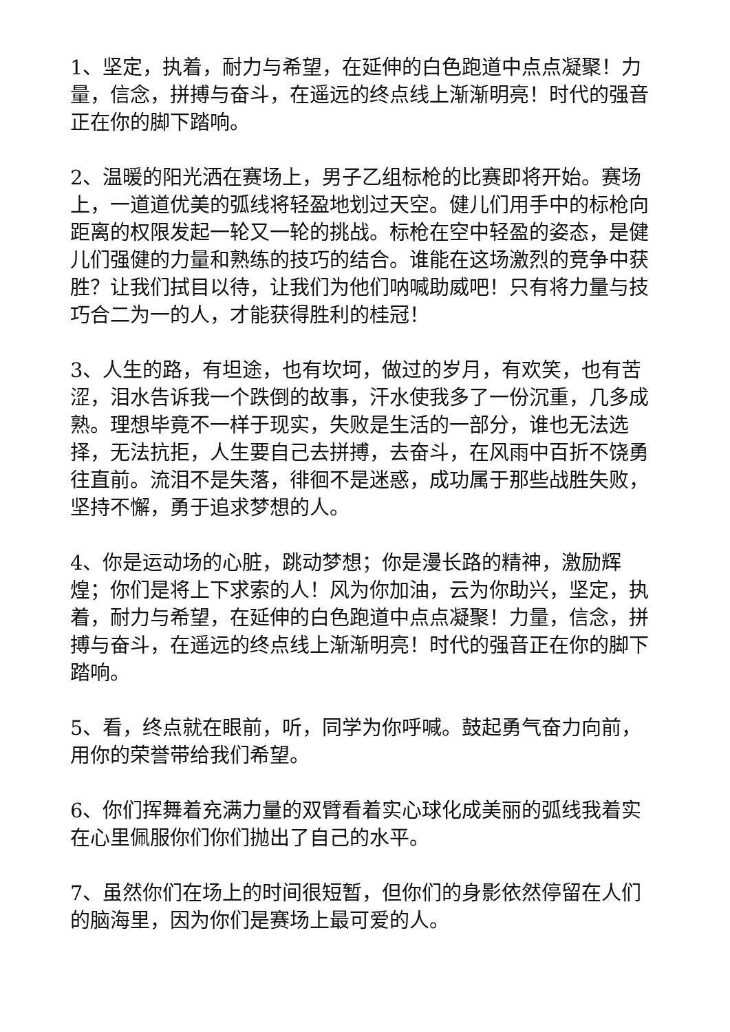1、坚定，执着，耐力与希望，在延伸的白色跑道中点点凝聚！力量，信念，拼搏与奋斗，在遥远的终点线上渐渐明亮！时代的强音正在你的脚下踏响。
2、温暖的阳光洒在赛场上，男子乙组标枪的比赛即将开始。赛场上，一道道优美的弧线将轻盈地划过天空。健儿们用手中的标枪向距离的权限发起一轮又一轮的挑战。标枪在空中轻盈的姿态，是健儿们强健的力量和熟练的技巧的结合。谁能在这场激烈的竞争中获胜？让我们拭目以待，让我们为他们呐喊助威吧！只有将力量与技巧合二为一的人，才能获得胜利的桂冠！
3、人生的路，有坦途，也有坎坷，做过的岁月，有欢笑，也有苦涩，泪水告诉我一个跌倒的故事，汗水使我多了一份沉重，几多成熟。理想毕竟不一样于现实，失败是生活的一部分，谁也无法选择，无法抗拒，人生要自己去拼搏，去奋斗，在风雨中百折不饶勇往直前。流泪不是失落，徘徊不是迷惑，成功属于那些战胜失败，坚持不懈，勇于追求梦想的人。
4、你是运动场的心脏，跳动梦想；你是漫长路的精神，激励辉煌；你们是将上下求索的人！风为你加油，云为你助兴，坚定，执着，耐力与希望，在延伸的白色跑道中点点凝聚！力量，信念，拼搏与奋斗，在遥远的终点线上渐渐明亮！时代的强音正在你的脚下踏响。
5、看，终点就在眼前，听，同学为你呼喊。鼓起勇气奋力向前，用你的荣誉带给我们希望。
6、你们挥舞着充满力量的双臂看着实心球化成美丽的弧线我着实在心里佩服你们你们抛出了自己的水平。
7、虽然你们在场上的时间很短暂，但你们的身影依然停留在人们的脑海里，因为你们是赛场上最可爱的人。